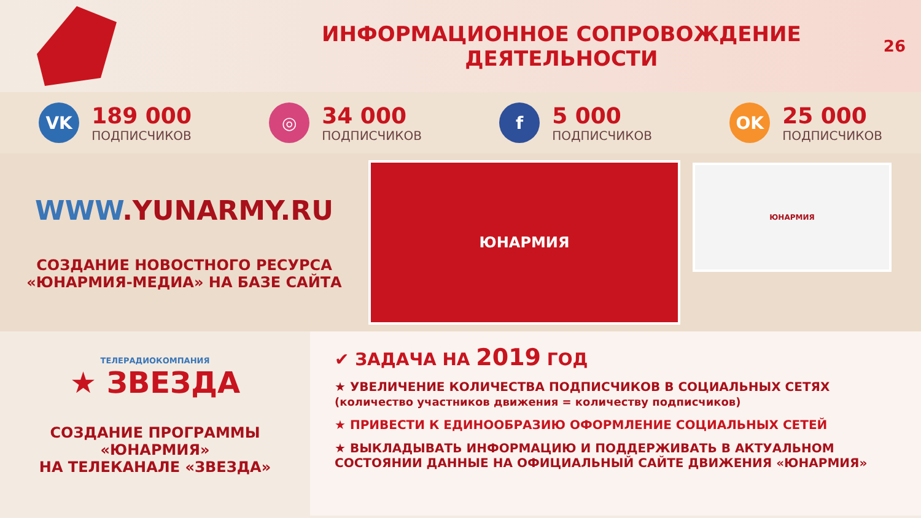ИНФОРМАЦИОННОЕ СОПРОВОЖДЕНИЕ ДЕЯТЕЛЬНОСТИ
26
VK
189 000
ПОДПИСЧИКОВ
◎
34 000
ПОДПИСЧИКОВ
f
5 000
ПОДПИСЧИКОВ
OK
25 000
ПОДПИСЧИКОВ
WWW.YUNARMY.RU
СОЗДАНИЕ НОВОСТНОГО РЕСУРСА
«ЮНАРМИЯ-МЕДИА» НА БАЗЕ САЙТА
ЮНАРМИЯ
ЮНАРМИЯ
ТЕЛЕРАДИОКОМПАНИЯ
★ ЗВЕЗДА
СОЗДАНИЕ ПРОГРАММЫ
«ЮНАРМИЯ»
НА ТЕЛЕКАНАЛЕ «ЗВЕЗДА»
✔ ЗАДАЧА НА 2019 ГОД
★ УВЕЛИЧЕНИЕ КОЛИЧЕСТВА ПОДПИСЧИКОВ В СОЦИАЛЬНЫХ СЕТЯХ
(количество участников движения = количеству подписчиков)
★ ПРИВЕСТИ К ЕДИНООБРАЗИЮ ОФОРМЛЕНИЕ СОЦИАЛЬНЫХ СЕТЕЙ
★ ВЫКЛАДЫВАТЬ ИНФОРМАЦИЮ И ПОДДЕРЖИВАТЬ В АКТУАЛЬНОМ СОСТОЯНИИ ДАННЫЕ НА ОФИЦИАЛЬНЫЙ САЙТЕ ДВИЖЕНИЯ «ЮНАРМИЯ»